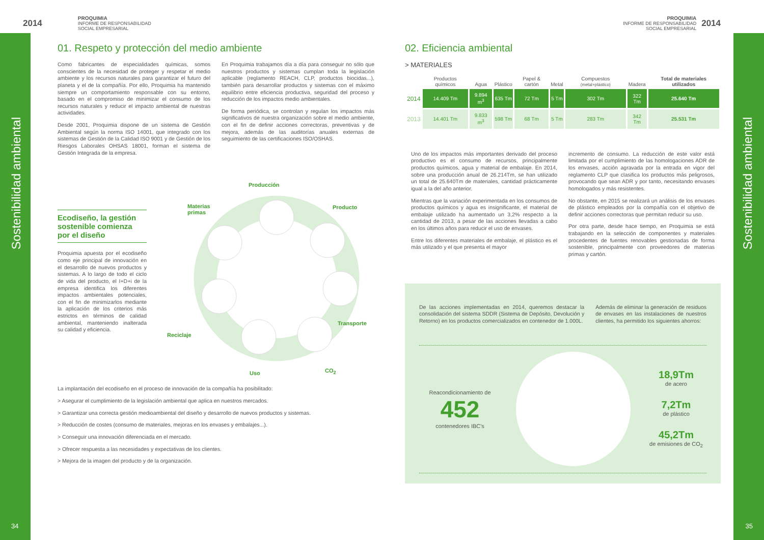Sostenibilidad ambiental
Sostenibilidad ambiental
34 35
2014
PROQUIMIA
INFORME DE RESPONSABILIDAD
SOCIAL EMPRESARIAL
01. Respeto y protección del medio ambiente
Como fabricantes de especialidades químicas, somos conscientes de la necesidad de proteger y respetar el medio ambiente y los recursos naturales para garantizar el futuro del planeta y el de la compañía. Por ello, Proquimia ha mantenido siempre un comportamiento responsable con su entorno, basado en el compromiso de minimizar el consumo de los recursos naturales y reducir el impacto ambiental de nuestras actividades.
Desde 2001, Proquimia dispone de un sistema de Gestión Ambiental según la norma ISO 14001, que integrado con los sistemas de Gestión de la Calidad ISO 9001 y de Gestión de los Riesgos Laborales OHSAS 18001, forman el sistema de Gestión Integrada de la empresa.
En Proquimia trabajamos día a día para conseguir no sólo que nuestros productos y sistemas cumplan toda la legislación aplicable (reglamento REACH, CLP, productos biocidas...), también para desarrollar productos y sistemas con el máximo equilibrio entre eficiencia productiva, seguridad del proceso y reducción de los impactos medio ambientales.
De forma periódica, se controlan y regulan los impactos más significativos de nuestra organización sobre el medio ambiente, con el fin de definir acciones correctoras, preventivas y de mejora, además de las auditorías anuales externas de seguimiento de las certificaciones ISO/OSHAS.
Ecodiseño, la gestión sostenible comienza por el diseño
Proquimia apuesta por el ecodiseño como eje principal de innovación en el desarrollo de nuevos productos y sistemas. A lo largo de todo el ciclo de vida del producto, el I+D+i de la empresa identifica los diferentes impactos ambientales potenciales, con el fin de minimizarlos mediante la aplicación de los criterios más estrictos en términos de calidad ambiental, manteniendo inalterada su calidad y eficiencia.
Producción
Materias
primas
Producto
Transporte
Reciclaje
Uso CO<sub>2</sub>
La implantación del ecodiseño en el proceso de innovación de la compañía ha posibilitado:
> Asegurar el cumplimiento de la legislación ambiental que aplica en nuestros mercados.
> Garantizar una correcta gestión medioambiental del diseño y desarrollo de nuevos productos y sistemas.
> Reducción de costes (consumo de materiales, mejoras en los envases y embalajes...).
> Conseguir una innovación diferenciada en el mercado.
> Ofrecer respuesta a las necesidades y expectativas de los clientes.
> Mejora de la imagen del producto y de la organización.
PROQUIMIA
INFORME DE RESPONSABILIDAD
SOCIAL EMPRESARIAL
2014
02. Eficiencia ambiental
> MATERIALES
| | Productos químicos | Agua | Plástico | Papel & cartón | Metal | Compuestos (metal+plástico) | Madera | Total de materiales utilizados |
| --- | --- | --- | --- | --- | --- | --- | --- | --- |
| 2014 | 14.409 Tm | 9.894 m<sup>3</sup> | 635 Tm | 72 Tm | 5 Tm | 302 Tm | 322 Tm | 25.640 Tm |
| 2013 | 14.401 Tm | 9.833 m<sup>3</sup> | 598 Tm | 68 Tm | 5 Tm | 283 Tm | 342 Tm | 25.531 Tm |
Uno de los impactos más importantes derivado del proceso productivo es el consumo de recursos, principalmente productos químicos, agua y material de embalaje. En 2014, sobre una producción anual de 26.214Tm, se han utilizado un total de 25.640Tm de materiales, cantidad prácticamente igual a la del año anterior.
Mientras que la variación experimentada en los consumos de productos químicos y agua es insignificante, el material de embalaje utilizado ha aumentado un 3,2% respecto a la cantidad de 2013, a pesar de las acciones llevadas a cabo en los últimos años para reducir el uso de envases.
Entre los diferentes materiales de embalaje, el plástico es el más utilizado y el que presenta el mayor
incremento de consumo. La reducción de este valor está limitada por el cumplimiento de las homologaciones ADR de los envases, acción agravada por la entrada en vigor del reglamento CLP que clasifica los productos más peligrosos, provocando que sean ADR y por tanto, necesitando envases homologados y más resistentes.
No obstante, en 2015 se realizará un análisis de los envases de plástico empleados por la compañía con el objetivo de definir acciones correctoras que permitan reducir su uso.
Por otra parte, desde hace tiempo, en Proquimia se está trabajando en la selección de componentes y materiales procedentes de fuentes renovables gestionadas de forma sostenible, principalmente con proveedores de materias primas y cartón.
De las acciones implementadas en 2014, queremos destacar la consolidación del sistema SDDR (Sistema de Depósito, Devolución y Retorno) en los productos comercializados en contenedor de 1.000L.
Además de eliminar la generación de residuos de envases en las instalaciones de nuestros clientes, ha permitido los siguientes ahorros:
Reacondicionamiento de
452
contenedores IBC's
18,9Tm
de acero
7,2Tm
de plástico
45,2Tm
de emisiones de CO<sub>2</sub>